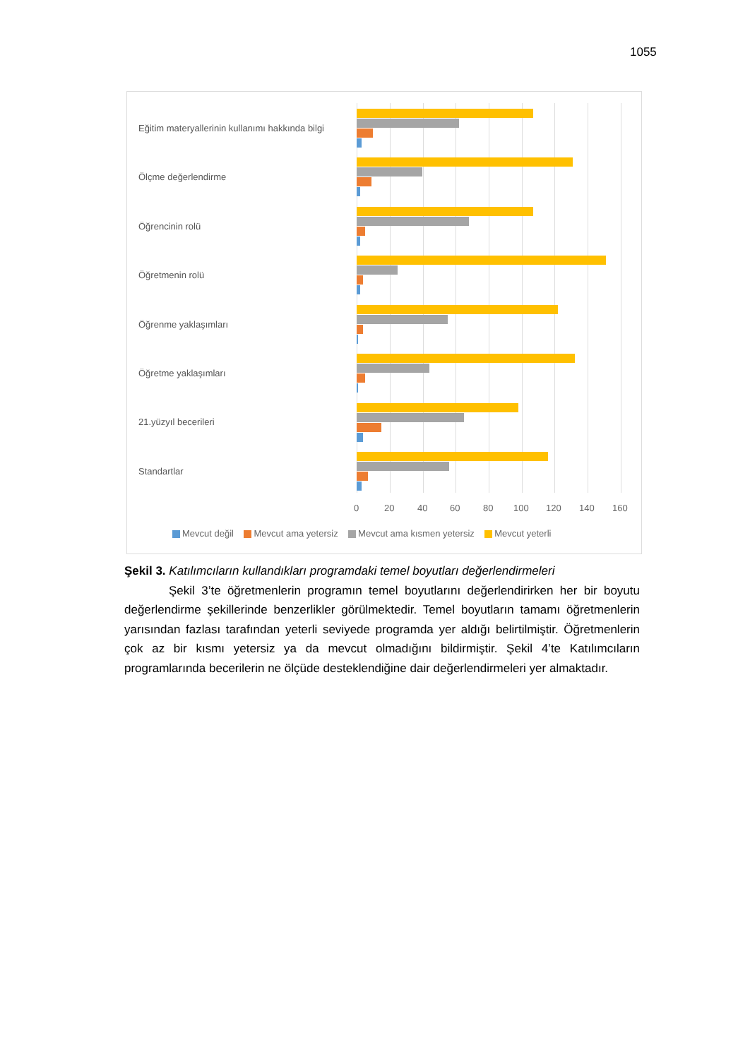1055
Eğitim materyallerinin kullanımı hakkında bilgi
Ölçme değerlendirme
Öğrencinin rolü
Öğretmenin rolü
Öğrenme yaklaşımları
Öğretme yaklaşımları
21.yüzyıl becerileri
Standartlar
0 20 40 60 80 100 120 140 160
Mevcut değil Mevcut ama yetersiz Mevcut ama kısmen yetersiz Mevcut yeterli
Şekil 3. Katılımcıların kullandıkları programdaki temel boyutları değerlendirmeleri
Şekil 3’te öğretmenlerin programın temel boyutlarını değerlendirirken her bir boyutu değerlendirme şekillerinde benzerlikler görülmektedir. Temel boyutların tamamı öğretmenlerin yarısından fazlası tarafından yeterli seviyede programda yer aldığı belirtilmiştir. Öğretmenlerin çok az bir kısmı yetersiz ya da mevcut olmadığını bildirmiştir. Şekil 4’te Katılımcıların programlarında becerilerin ne ölçüde desteklendiğine dair değerlendirmeleri yer almaktadır.